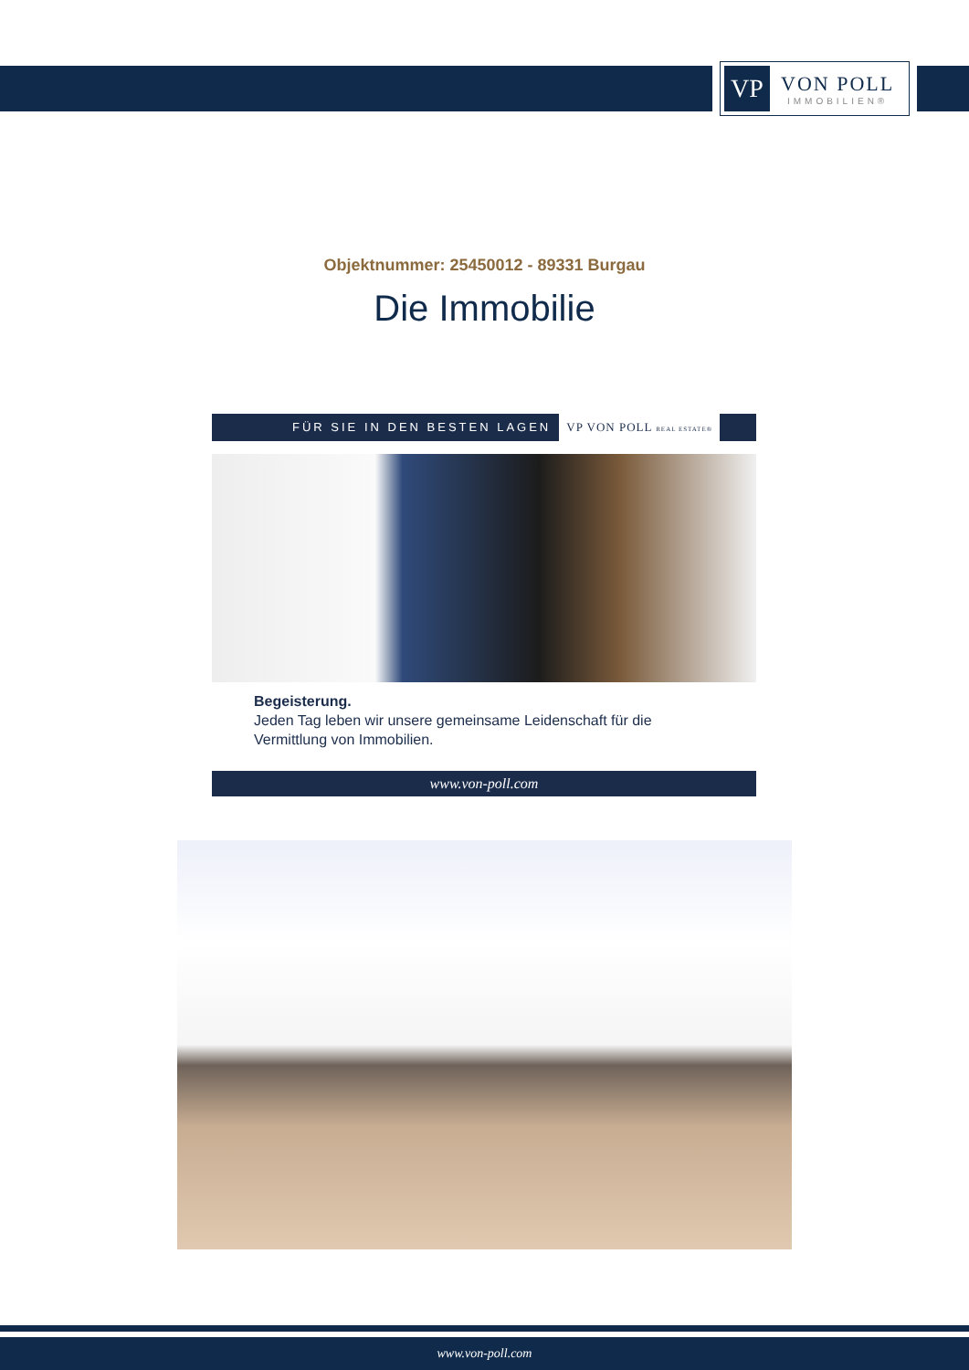VP
VON POLL
IMMOBILIEN®
Objektnummer: 25450012 - 89331 Burgau
Die Immobilie
FÜR SIE IN DEN BESTEN LAGEN VP VON POLL REAL ESTATE®
Begeisterung.
Jeden Tag leben wir unsere gemeinsame Leidenschaft für die Vermittlung von Immobilien.
www.von-poll.com
www.von-poll.com